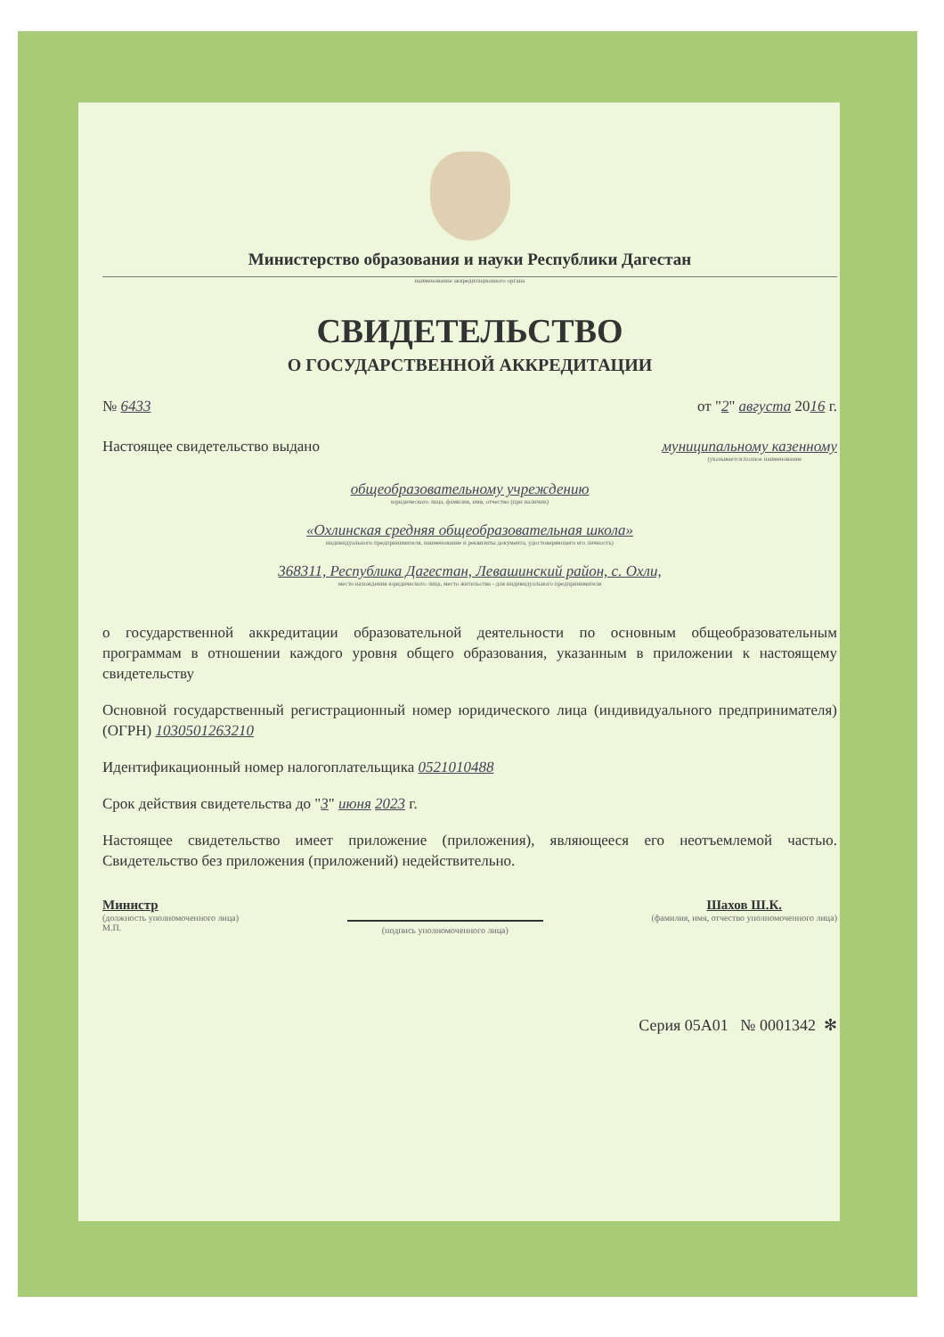Министерство образования и науки Республики Дагестан
наименование аккредитационного органа
СВИДЕТЕЛЬСТВО
О ГОСУДАРСТВЕННОЙ АККРЕДИТАЦИИ
№ 6433 от "2" августа 2016 г.
Настоящее свидетельство выдано муниципальному казенному
(указывается полное наименование
общеобразовательному учреждению
юридического лица, фамилия, имя, отчество (при наличии)
«Охлинская средняя общеобразовательная школа»
индивидуального предпринимателя, наименование и реквизиты документа, удостоверяющего его личность)
368311, Республика Дагестан, Левашинский район, с. Охли,
место нахождения юридического лица, место жительства - для индивидуального предпринимателя
о государственной аккредитации образовательной деятельности по основным общеобразовательным программам в отношении каждого уровня общего образования, указанным в приложении к настоящему свидетельству
Основной государственный регистрационный номер юридического лица (индивидуального предпринимателя) (ОГРН) 1030501263210
Идентификационный номер налогоплательщика 0521010488
Срок действия свидетельства до "3" июня 2023 г.
Настоящее свидетельство имеет приложение (приложения), являющееся его неотъемлемой частью. Свидетельство без приложения (приложений) недействительно.
Министр
(должность уполномоченного лица)
М.П.
(подпись уполномоченного лица)
Шахов Ш.К.
(фамилия, имя, отчество уполномоченного лица)
Серия 05А01 № 0001342 ✻